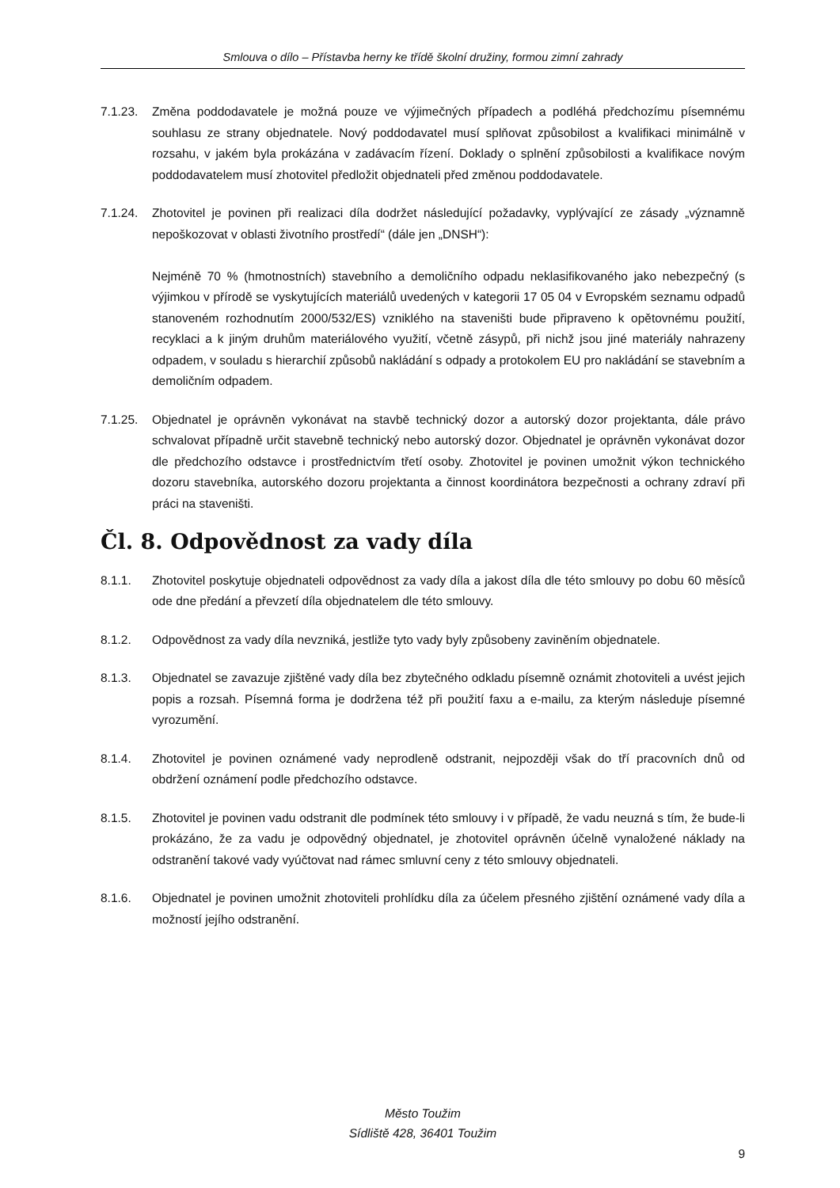Smlouva o dílo – Přístavba herny ke třídě školní družiny, formou zimní zahrady
7.1.23.
Změna poddodavatele je možná pouze ve výjimečných případech a podléhá předchozímu písemnému souhlasu ze strany objednatele. Nový poddodavatel musí splňovat způsobilost a kvalifikaci minimálně v rozsahu, v jakém byla prokázána v zadávacím řízení. Doklady o splnění způsobilosti a kvalifikace novým poddodavatelem musí zhotovitel předložit objednateli před změnou poddodavatele.
7.1.24.
Zhotovitel je povinen při realizaci díla dodržet následující požadavky, vyplývající ze zásady „významně nepoškozovat v oblasti životního prostředí“ (dále jen „DNSH“):
Nejméně 70 % (hmotnostních) stavebního a demoličního odpadu neklasifikovaného jako nebezpečný (s výjimkou v přírodě se vyskytujících materiálů uvedených v kategorii 17 05 04 v Evropském seznamu odpadů stanoveném rozhodnutím 2000/532/ES) vzniklého na staveništi bude připraveno k opětovnému použití, recyklaci a k jiným druhům materiálového využití, včetně zásypů, při nichž jsou jiné materiály nahrazeny odpadem, v souladu s hierarchií způsobů nakládání s odpady a protokolem EU pro nakládání se stavebním a demoličním odpadem.
7.1.25.
Objednatel je oprávněn vykonávat na stavbě technický dozor a autorský dozor projektanta, dále právo schvalovat případně určit stavebně technický nebo autorský dozor. Objednatel je oprávněn vykonávat dozor dle předchozího odstavce i prostřednictvím třetí osoby. Zhotovitel je povinen umožnit výkon technického dozoru stavebníka, autorského dozoru projektanta a činnost koordinátora bezpečnosti a ochrany zdraví při práci na staveništi.
Čl. 8. Odpovědnost za vady díla
8.1.1. Zhotovitel poskytuje objednateli odpovědnost za vady díla a jakost díla dle této smlouvy po dobu 60 měsíců ode dne předání a převzetí díla objednatelem dle této smlouvy.
8.1.2. Odpovědnost za vady díla nevzniká, jestliže tyto vady byly způsobeny zaviněním objednatele.
8.1.3. Objednatel se zavazuje zjištěné vady díla bez zbytečného odkladu písemně oznámit zhotoviteli a uvést jejich popis a rozsah. Písemná forma je dodržena též při použití faxu a e-mailu, za kterým následuje písemné vyrozumění.
8.1.4. Zhotovitel je povinen oznámené vady neprodleně odstranit, nejpozději však do tří pracovních dnů od obdržení oznámení podle předchozího odstavce.
8.1.5. Zhotovitel je povinen vadu odstranit dle podmínek této smlouvy i v případě, že vadu neuzná s tím, že bude-li prokázáno, že za vadu je odpovědný objednatel, je zhotovitel oprávněn účelně vynaložené náklady na odstranění takové vady vyúčtovat nad rámec smluvní ceny z této smlouvy objednateli.
8.1.6. Objednatel je povinen umožnit zhotoviteli prohlídku díla za účelem přesného zjištění oznámené vady díla a možností jejího odstranění.
Město Toužim
Sídliště 428, 36401 Toužim
9